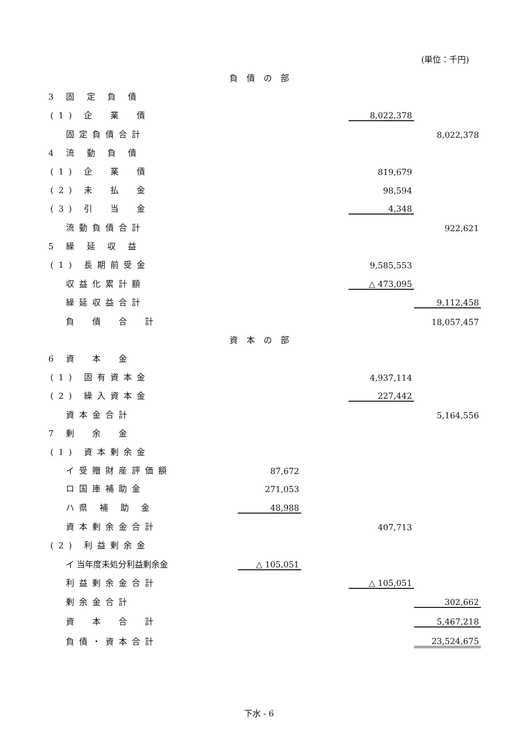(単位：千円)
| 負債の部 | | | | | |
| 3 固 定 負 債 | | | | | |
| (1) 企 業 債 | | | | 8,022,378 | |
| 固定負債合計 | | | | | 8,022,378 |
| 4 流 動 負 債 | | | | | |
| (1) 企 業 債 | | | | 819,679 | |
| (2) 未 払 金 | | | | 98,594 | |
| (3) 引 当 金 | | | | 4,348 | |
| 流動負債合計 | | | | | 922,621 |
| 5 繰 延 収 益 | | | | | |
| (1) 長期前受金 | | | | 9,585,553 | |
| 収益化累計額 | | | | △ 473,095 | |
| 繰延収益合計 | | | | | 9,112,458 |
| 負 債 合 計 | | | | | 18,057,457 |
| 資本の部 | | | | | |
| 6 資 本 金 | | | | | |
| (1) 固有資本金 | | | | 4,937,114 | |
| (2) 繰入資本金 | | | | 227,442 | |
| 資本金合計 | | | | | 5,164,556 |
| 7 剰 余 金 | | | | | |
| (1) 資本剰余金 | | | | | |
| イ受贈財産評価額 | | 87,672 | | | |
| ロ国庫補助金 | | 271,053 | | | |
| ハ県 補 助 金 | | 48,988 | | | |
| 資本剰余金合計 | | | | 407,713 | |
| (2) 利益剰余金 | | | | | |
| イ 当年度未処分利益剰余金 | | △ 105,051 | | | |
| 利益剰余金合計 | | | | △ 105,051 | |
| 剰余金合計 | | | | | 302,662 |
| 資 本 合 計 | | | | | 5,467,218 |
| 負債・資本合計 | | | | | 23,524,675 |
下水 - 6